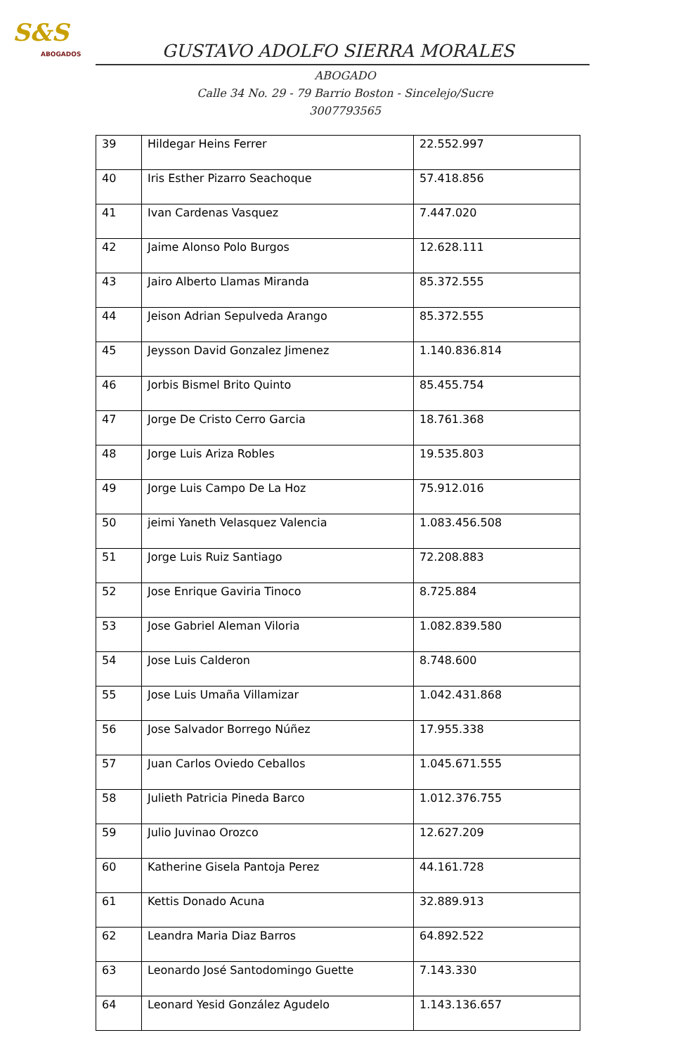S&S
ABOGADOS
GUSTAVO ADOLFO SIERRA MORALES
ABOGADO
Calle 34 No. 29 - 79 Barrio Boston - Sincelejo/Sucre
3007793565
| 39 | Hildegar Heins Ferrer | 22.552.997 |
| 40 | Iris Esther Pizarro Seachoque | 57.418.856 |
| 41 | Ivan Cardenas Vasquez | 7.447.020 |
| 42 | Jaime Alonso Polo Burgos | 12.628.111 |
| 43 | Jairo Alberto Llamas Miranda | 85.372.555 |
| 44 | Jeison Adrian Sepulveda Arango | 85.372.555 |
| 45 | Jeysson David Gonzalez Jimenez | 1.140.836.814 |
| 46 | Jorbis Bismel Brito Quinto | 85.455.754 |
| 47 | Jorge De Cristo Cerro Garcia | 18.761.368 |
| 48 | Jorge Luis Ariza Robles | 19.535.803 |
| 49 | Jorge Luis Campo De La Hoz | 75.912.016 |
| 50 | jeimi Yaneth Velasquez Valencia | 1.083.456.508 |
| 51 | Jorge Luis Ruiz Santiago | 72.208.883 |
| 52 | Jose Enrique Gaviria Tinoco | 8.725.884 |
| 53 | Jose Gabriel Aleman Viloria | 1.082.839.580 |
| 54 | Jose Luis Calderon | 8.748.600 |
| 55 | Jose Luis Umaña Villamizar | 1.042.431.868 |
| 56 | Jose Salvador Borrego Núñez | 17.955.338 |
| 57 | Juan Carlos Oviedo Ceballos | 1.045.671.555 |
| 58 | Julieth Patricia Pineda Barco | 1.012.376.755 |
| 59 | Julio Juvinao Orozco | 12.627.209 |
| 60 | Katherine Gisela Pantoja Perez | 44.161.728 |
| 61 | Kettis Donado Acuna | 32.889.913 |
| 62 | Leandra Maria Diaz Barros | 64.892.522 |
| 63 | Leonardo José Santodomingo Guette | 7.143.330 |
| 64 | Leonard Yesid González Agudelo | 1.143.136.657 |